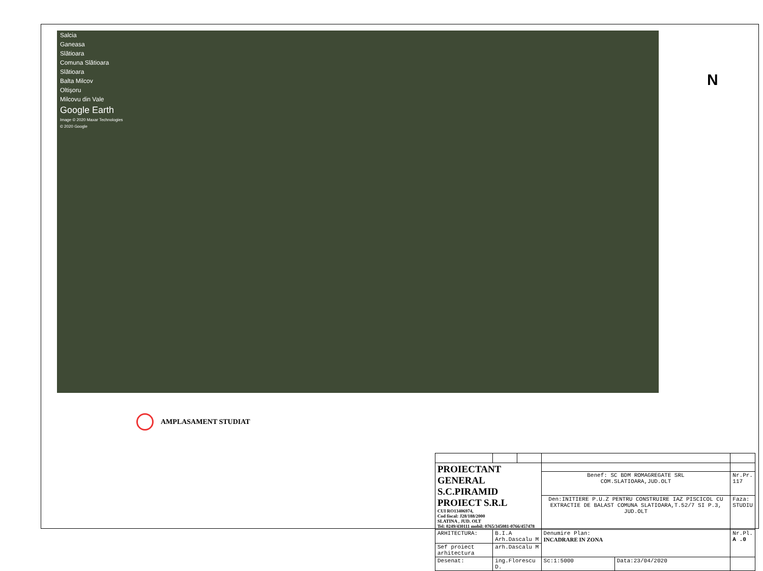Salcia
Ganeasa
Slătioara
Comuna Slătioara
Slătioara
Balta Milcov
Oltișoru
Milcovu din Vale
Google Earth
Image © 2020 Maxar Technologies
© 2020 Google
N
AMPLASAMENT STUDIAT
| PROIECTANT GENERAL S.C.PIRAMID PROIECT S.R.L CUI RO13406974, Cod fiscal: J28/188/2000 SLATINA , JUD. OLT Tel: 0249/430111 mobil: 0765/345081-0766/457478 | | | | | |
| | | | Benef: SC BDM ROMAGREGATE SRL COM.SLATIOARA,JUD.OLT | | Nr.Pr. 117 |
| | | | Den:INITIERE P.U.Z PENTRU CONSTRUIRE IAZ PISCICOL CU EXTRACTIE DE BALAST COMUNA SLATIOARA,T.52/7 SI P.3, JUD.OLT | | Faza: STUDIU |
| ARHITECTURA: | B.I.A Arh.Dascalu M | | Denumire Plan: INCADRARE IN ZONA | | Nr.Pl. A .0 |
| Sef proiect arhitectura | arh.Dascalu M | | | | |
| Desenat: | ing.Florescu D. | | Sc:1:5000 | Data:23/04/2020 | |